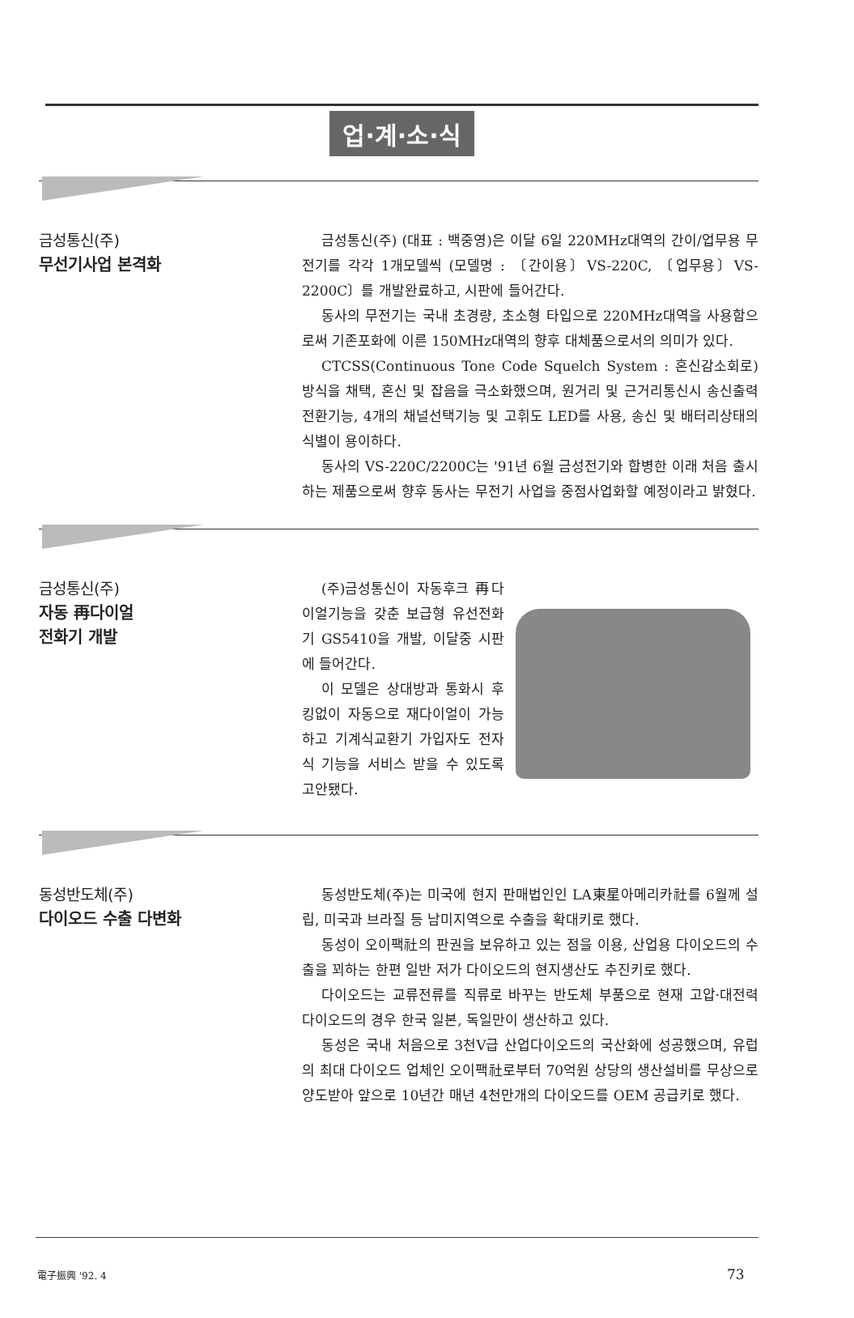업·계·소·식
금성통신(주)
무선기사업 본격화
금성통신(주) (대표 : 백중영)은 이달 6일 220MHz대역의 간이/업무용 무전기를 각각 1개모델씩 (모델명 : 〔간이용〕VS-220C, 〔업무용〕VS-2200C〕를 개발완료하고, 시판에 들어간다.
동사의 무전기는 국내 초경량, 초소형 타입으로 220MHz대역을 사용함으로써 기존포화에 이른 150MHz대역의 향후 대체품으로서의 의미가 있다.
CTCSS(Continuous Tone Code Squelch System : 혼신감소회로) 방식을 채택, 혼신 및 잡음을 극소화했으며, 원거리 및 근거리통신시 송신출력전환기능, 4개의 채널선택기능 및 고휘도 LED를 사용, 송신 및 배터리상태의 식별이 용이하다.
동사의 VS-220C/2200C는 '91년 6월 금성전기와 합병한 이래 처음 출시하는 제품으로써 향후 동사는 무전기 사업을 중점사업화할 예정이라고 밝혔다.
금성통신(주)
자동 再다이얼
전화기 개발
(주)금성통신이 자동후크 再다이얼기능을 갖춘 보급형 유선전화기 GS5410을 개발, 이달중 시판에 들어간다.
이 모델은 상대방과 통화시 후킹없이 자동으로 재다이얼이 가능하고 기계식교환기 가입자도 전자식 기능을 서비스 받을 수 있도록 고안됐다.
동성반도체(주)
다이오드 수출 다변화
동성반도체(주)는 미국에 현지 판매법인인 LA東星아메리카社를 6월께 설립, 미국과 브라질 등 남미지역으로 수출을 확대키로 했다.
동성이 오이팩社의 판권을 보유하고 있는 점을 이용, 산업용 다이오드의 수출을 꾀하는 한편 일반 저가 다이오드의 현지생산도 추진키로 했다.
다이오드는 교류전류를 직류로 바꾸는 반도체 부품으로 현재 고압·대전력 다이오드의 경우 한국 일본, 독일만이 생산하고 있다.
동성은 국내 처음으로 3천V급 산업다이오드의 국산화에 성공했으며, 유럽의 최대 다이오드 업체인 오이팩社로부터 70억원 상당의 생산설비를 무상으로 양도받아 앞으로 10년간 매년 4천만개의 다이오드를 OEM 공급키로 했다.
電子振興 '92. 4 73